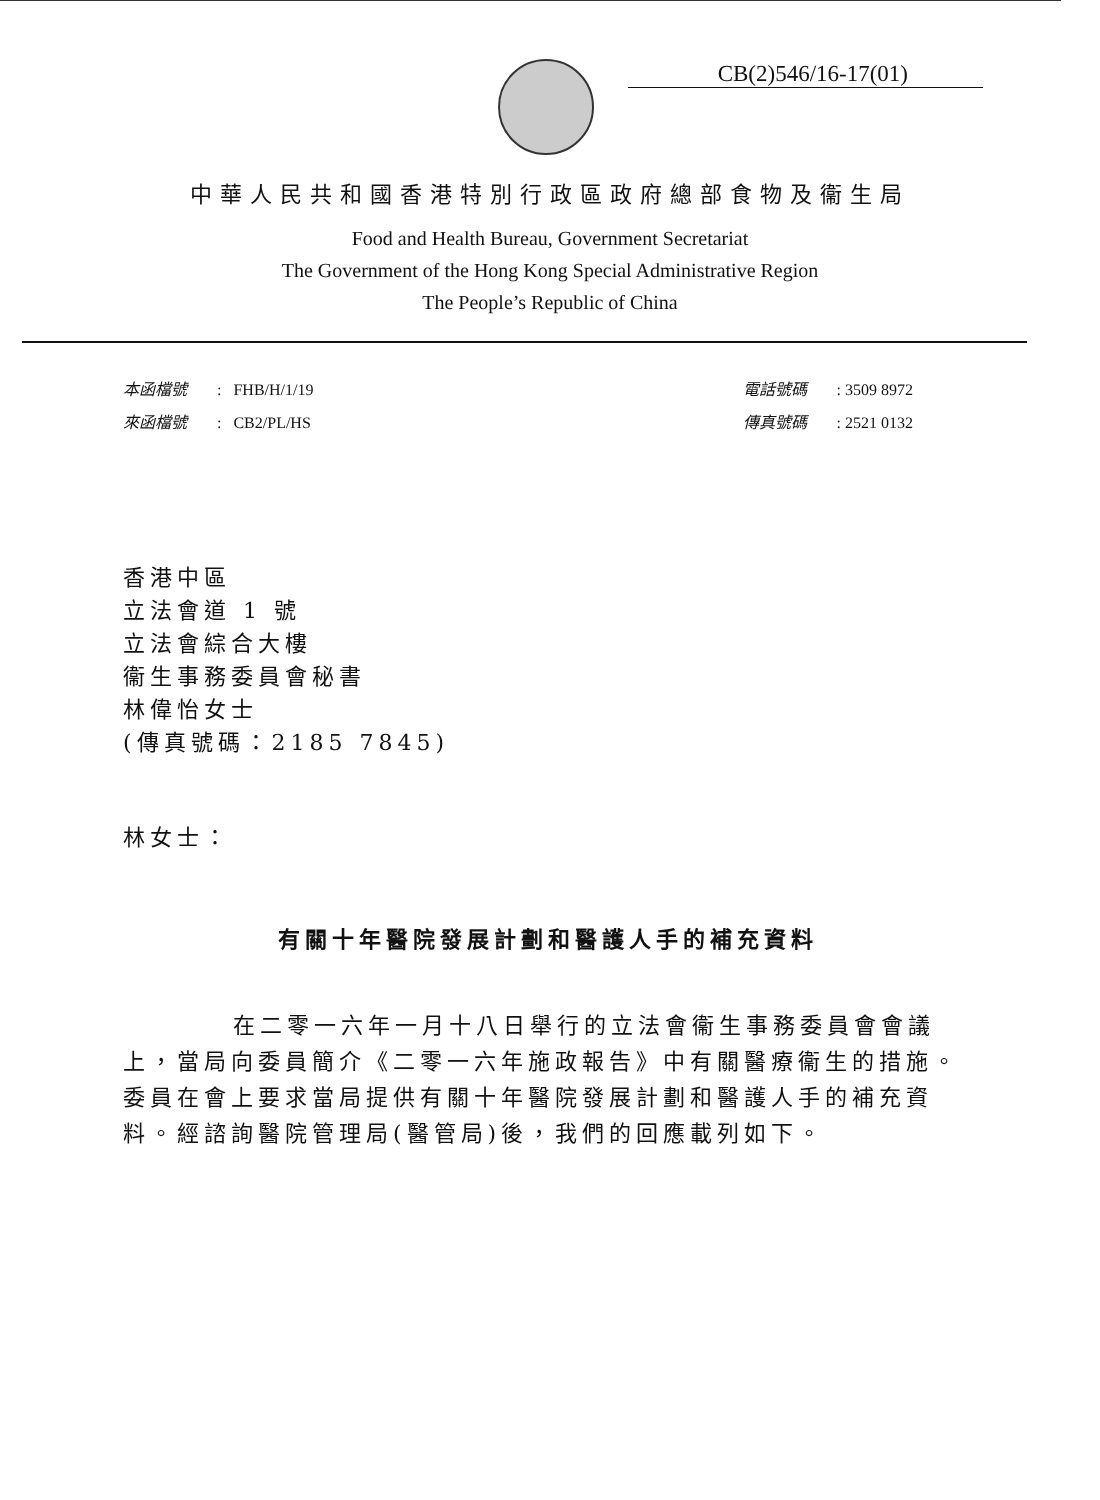CB(2)546/16-17(01)
中華人民共和國香港特別行政區政府總部食物及衞生局
Food and Health Bureau, Government Secretariat
The Government of the Hong Kong Special Administrative Region
The People’s Republic of China
本函檔號 : FHB/H/1/19
來函檔號 : CB2/PL/HS
電話號碼 : 3509 8972
傳真號碼 : 2521 0132
香港中區
立法會道 1 號
立法會綜合大樓
衞生事務委員會秘書
林偉怡女士
(傳真號碼：2185 7845)
林女士：
有關十年醫院發展計劃和醫護人手的補充資料
在二零一六年一月十八日舉行的立法會衞生事務委員會會議上，當局向委員簡介《二零一六年施政報告》中有關醫療衞生的措施。委員在會上要求當局提供有關十年醫院發展計劃和醫護人手的補充資料。經諮詢醫院管理局(醫管局)後，我們的回應載列如下。